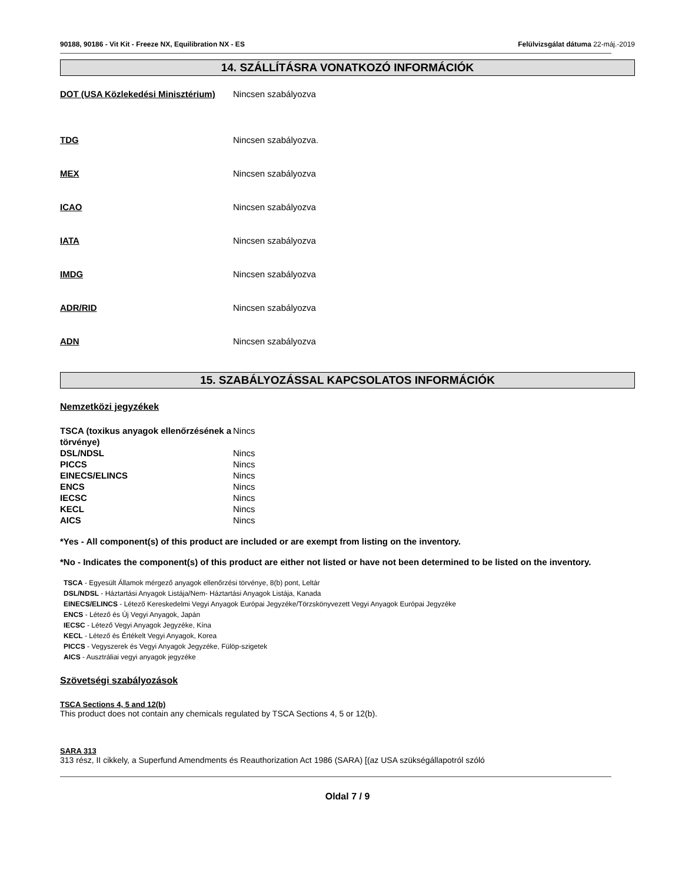90188, 90186 - Vit Kit - Freeze NX, Equilibration NX - ES Felülvizsgálat dátuma 22-máj.-2019
14. SZÁLLÍTÁSRA VONATKOZÓ INFORMÁCIÓK
DOT (USA Közlekedési Minisztérium)
Nincsen szabályozva
TDG Nincsen szabályozva.
MEX Nincsen szabályozva
ICAO Nincsen szabályozva
IATA Nincsen szabályozva
IMDG Nincsen szabályozva
ADR/RID Nincsen szabályozva
ADN Nincsen szabályozva
15. SZABÁLYOZÁSSAL KAPCSOLATOS INFORMÁCIÓK
Nemzetközi jegyzékek
| TSCA (toxikus anyagok ellenőrzésének a törvénye) | Nincs |
| DSL/NDSL | Nincs |
| PICCS | Nincs |
| EINECS/ELINCS | Nincs |
| ENCS | Nincs |
| IECSC | Nincs |
| KECL | Nincs |
| AICS | Nincs |
*Yes - All component(s) of this product are included or are exempt from listing on the inventory.
*No - Indicates the component(s) of this product are either not listed or have not been determined to be listed on the inventory.
TSCA - Egyesült Államok mérgező anyagok ellenőrzési törvénye, 8(b) pont, Leltár
DSL/NDSL - Háztartási Anyagok Listája/Nem- Háztartási Anyagok Listája, Kanada
EINECS/ELINCS - Létező Kereskedelmi Vegyi Anyagok Európai Jegyzéke/Törzskönyvezett Vegyi Anyagok Európai Jegyzéke
ENCS - Létező és Új Vegyi Anyagok, Japán
IECSC - Létező Vegyi Anyagok Jegyzéke, Kína
KECL - Létező és Értékelt Vegyi Anyagok, Korea
PICCS - Vegyszerek és Vegyi Anyagok Jegyzéke, Fülöp-szigetek
AICS - Ausztráliai vegyi anyagok jegyzéke
Szövetségi szabályozások
TSCA Sections 4, 5 and 12(b)
This product does not contain any chemicals regulated by TSCA Sections 4, 5 or 12(b).
SARA 313
313 rész, II cikkely, a Superfund Amendments és Reauthorization Act 1986 (SARA) [(az USA szükségállapotról szóló
Oldal 7 / 9